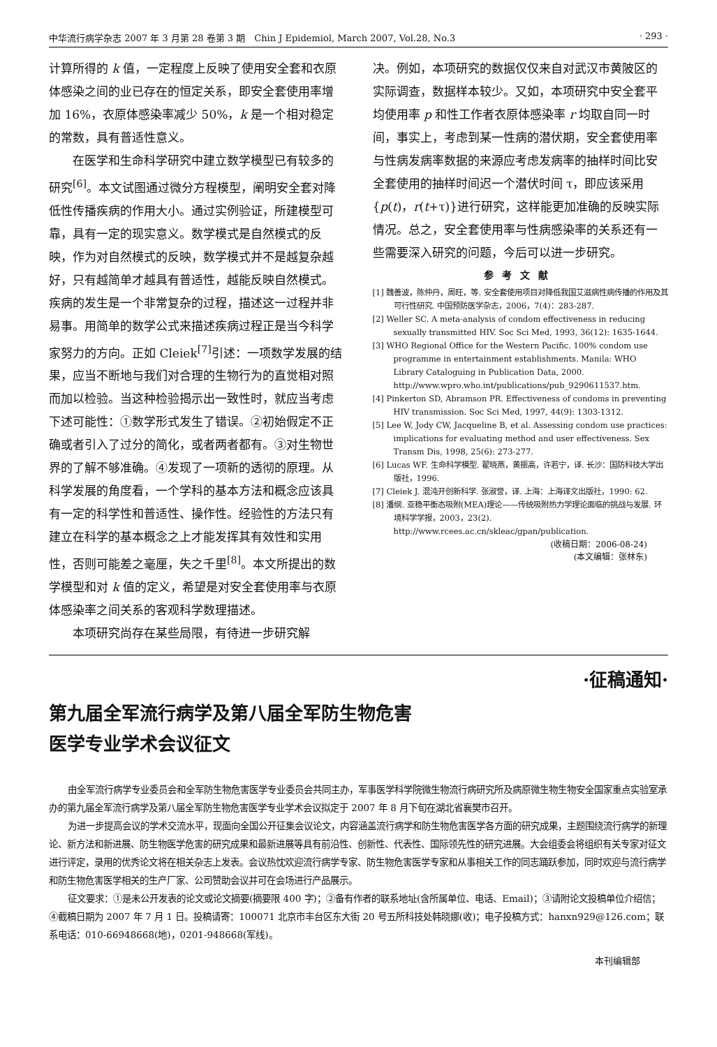中华流行病学杂志 2007 年 3 月第 28 卷第 3 期　Chin J Epidemiol, March 2007, Vol.28, No.3 · 293 ·
计算所得的 k 值，一定程度上反映了使用安全套和衣原体感染之间的业已存在的恒定关系，即安全套使用率增加 16%，衣原体感染率减少 50%，k 是一个相对稳定的常数，具有普适性意义。
在医学和生命科学研究中建立数学模型已有较多的研究<sup>[6]</sup>。本文试图通过微分方程模型，阐明安全套对降低性传播疾病的作用大小。通过实例验证，所建模型可靠，具有一定的现实意义。数学模式是自然模式的反映，作为对自然模式的反映，数学模式并不是越复杂越好，只有越简单才越具有普适性，越能反映自然模式。疾病的发生是一个非常复杂的过程，描述这一过程并非易事。用简单的数学公式来描述疾病过程正是当今科学家努力的方向。正如 Cleiek<sup>[7]</sup>引述：一项数学发展的结果，应当不断地与我们对合理的生物行为的直觉相对照而加以检验。当这种检验揭示出一致性时，就应当考虑下述可能性：①数学形式发生了错误。②初始假定不正确或者引入了过分的简化，或者两者都有。③对生物世界的了解不够准确。④发现了一项新的透彻的原理。从科学发展的角度看，一个学科的基本方法和概念应该具有一定的科学性和普适性、操作性。经验性的方法只有建立在科学的基本概念之上才能发挥其有效性和实用性，否则可能差之毫厘，失之千里<sup>[8]</sup>。本文所提出的数学模型和对 k 值的定义，希望是对安全套使用率与衣原体感染率之间关系的客观科学数理描述。
本项研究尚存在某些局限，有待进一步研究解
决。例如，本项研究的数据仅仅来自对武汉市黄陂区的实际调查，数据样本较少。又如，本项研究中安全套平均使用率 p 和性工作者衣原体感染率 r 均取自同一时间，事实上，考虑到某一性病的潜伏期，安全套使用率与性病发病率数据的来源应考虑发病率的抽样时间比安全套使用的抽样时间迟一个潜伏时间 τ，即应该采用{p(t)，r(t+τ)}进行研究，这样能更加准确的反映实际情况。总之，安全套使用率与性病感染率的关系还有一些需要深入研究的问题，今后可以进一步研究。
参考文献
[1] 魏善波，陈仲丹，周旺，等. 安全套使用项目对降低我国艾滋病性病传播的作用及其可行性研究. 中国预防医学杂志，2006，7(4)：283-287.
[2] Weller SC. A meta-analysis of condom effectiveness in reducing sexually transmitted HIV. Soc Sci Med, 1993, 36(12): 1635-1644.
[3] WHO Regional Office for the Western Pacific. 100% condom use programme in entertainment establishments. Manila: WHO Library Cataloguing in Publication Data, 2000. http://www.wpro.who.int/publications/pub_9290611537.htm.
[4] Pinkerton SD, Abramson PR. Effectiveness of condoms in preventing HIV transmission. Soc Sci Med, 1997, 44(9): 1303-1312.
[5] Lee W, Jody CW, Jacqueline B, et al. Assessing condom use practices: implications for evaluating method and user effectiveness. Sex Transm Dis, 1998, 25(6): 273-277.
[6] Lucas WF. 生命科学模型. 翟晓燕，黄振高，许若宁，译. 长沙：国防科技大学出版社，1996.
[7] Cleiek J. 混沌开创新科学. 张淑誉，译. 上海：上海译文出版社，1990: 62.
[8] 潘纲. 亚稳平衡态吸附(MEA)理论——传统吸附热力学理论面临的挑战与发展. 环境科学学报，2003，23(2). http://www.rcees.ac.cn/skleac/gpan/publication.
(收稿日期：2006-08-24)
(本文编辑：张林东)
·征稿通知·
第九届全军流行病学及第八届全军防生物危害
医学专业学术会议征文
由全军流行病学专业委员会和全军防生物危害医学专业委员会共同主办，军事医学科学院微生物流行病研究所及病原微生物生物安全国家重点实验室承办的第九届全军流行病学及第八届全军防生物危害医学专业学术会议拟定于 2007 年 8 月下旬在湖北省襄樊市召开。
为进一步提高会议的学术交流水平，现面向全国公开征集会议论文，内容涵盖流行病学和防生物危害医学各方面的研究成果，主题围绕流行病学的新理论、新方法和新进展、防生物医学危害的研究成果和最新进展等具有前沿性、创新性、代表性、国际领先性的研究进展。大会组委会将组织有关专家对征文进行评定，录用的优秀论文将在相关杂志上发表。会议热忱欢迎流行病学专家、防生物危害医学专家和从事相关工作的同志踊跃参加，同时欢迎与流行病学和防生物危害医学相关的生产厂家、公司赞助会议并可在会场进行产品展示。
征文要求：①是未公开发表的论文或论文摘要(摘要限 400 字)；②备有作者的联系地址(含所属单位、电话、Email)；③请附论文投稿单位介绍信；④截稿日期为 2007 年 7 月 1 日。投稿请寄：100071 北京市丰台区东大街 20 号五所科技处韩晓娜(收)；电子投稿方式：hanxn929@126.com；联系电话：010-66948668(地)，0201-948668(军线)。
本刊编辑部